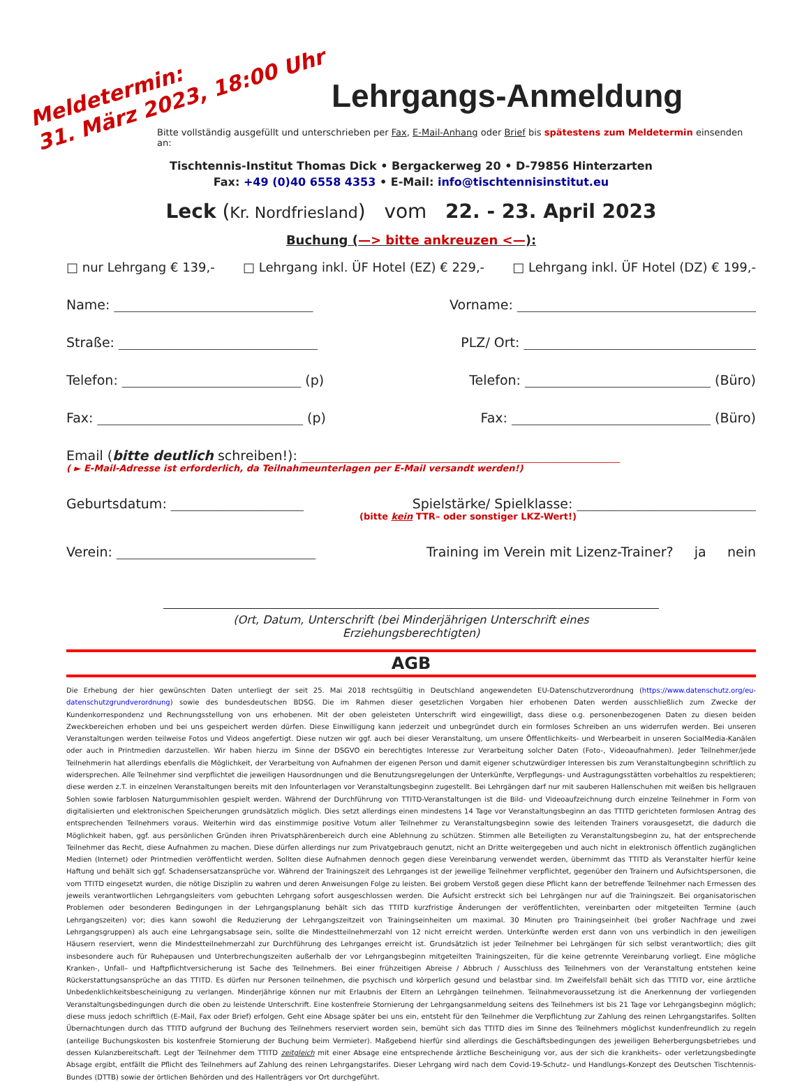Meldetermin:
31. März 2023, 18:00 Uhr
Lehrgangs-Anmeldung
Bitte vollständig ausgefüllt und unterschrieben per Fax, E-Mail-Anhang oder Brief bis spätestens zum Meldetermin einsenden an:
Tischtennis-Institut Thomas Dick • Bergackerweg 20 • D-79856 Hinterzarten
Fax: +49 (0)40 6558 4353 • E-Mail: info@tischtennisinstitut.eu
Leck (Kr. Nordfriesland) vom 22. - 23. April 2023
Buchung (—> bitte ankreuzen <—):
□ nur Lehrgang € 139,- □ Lehrgang inkl. ÜF Hotel (EZ) € 229,- □ Lehrgang inkl. ÜF Hotel (DZ) € 199,-
Name: ______________________________ Vorname: ____________________________________
Straße: ______________________________ PLZ/ Ort: ___________________________________
Telefon: ___________________________ (p) Telefon: ____________________________ (Büro)
Fax: _______________________________ (p) Fax: ______________________________ (Büro)
Email (bitte deutlich schreiben!): ________________________________________________
( ► E-Mail-Adresse ist erforderlich, da Teilnahmeunterlagen per E-Mail versandt werden!)
Geburtsdatum: ____________________ Spielstärke/ Spielklasse: ___________________________
(bitte kein TTR– oder sonstiger LKZ-Wert!)
Verein: ______________________________ Training im Verein mit Lizenz-Trainer? ja nein
(Ort, Datum, Unterschrift (bei Minderjährigen Unterschrift eines Erziehungsberechtigten)
AGB
Die Erhebung der hier gewünschten Daten unterliegt der seit 25. Mai 2018 rechtsgültig in Deutschland angewendeten EU-Datenschutzverordnung (https://www.datenschutz.org/eu-datenschutzgrundverordnung) sowie des bundesdeutschen BDSG. Die im Rahmen dieser gesetzlichen Vorgaben hier erhobenen Daten werden ausschließlich zum Zwecke der Kundenkorrespondenz und Rechnungsstellung von uns erhobenen. Mit der oben geleisteten Unterschrift wird eingewilligt, dass diese o.g. personenbezogenen Daten zu diesen beiden Zweckbereichen erhoben und bei uns gespeichert werden dürfen. Diese Einwilligung kann jederzeit und unbegründet durch ein formloses Schreiben an uns widerrufen werden. Bei unseren Veranstaltungen werden teilweise Fotos und Videos angefertigt. Diese nutzen wir ggf. auch bei dieser Veranstaltung, um unsere Öffentlichkeits- und Werbearbeit in unseren SocialMedia-Kanälen oder auch in Printmedien darzustellen. Wir haben hierzu im Sinne der DSGVO ein berechtigtes Interesse zur Verarbeitung solcher Daten (Foto-, Videoaufnahmen). Jeder Teilnehmer/jede Teilnehmerin hat allerdings ebenfalls die Möglichkeit, der Verarbeitung von Aufnahmen der eigenen Person und damit eigener schutzwürdiger Interessen bis zum Veranstaltungbeginn schriftlich zu widersprechen. Alle Teilnehmer sind verpflichtet die jeweiligen Hausordnungen und die Benutzungsregelungen der Unterkünfte, Verpflegungs- und Austragungsstätten vorbehaltlos zu respektieren; diese werden z.T. in einzelnen Veranstaltungen bereits mit den Infounterlagen vor Veranstaltungsbeginn zugestellt. Bei Lehrgängen darf nur mit sauberen Hallenschuhen mit weißen bis hellgrauen Sohlen sowie farblosen Naturgummisohlen gespielt werden. Während der Durchführung von TTITD-Veranstaltungen ist die Bild- und Videoaufzeichnung durch einzelne Teilnehmer in Form von digitalisierten und elektronischen Speicherungen grundsätzlich möglich. Dies setzt allerdings einen mindestens 14 Tage vor Veranstaltungsbeginn an das TTITD gerichteten formlosen Antrag des entsprechenden Teilnehmers voraus. Weiterhin wird das einstimmige positive Votum aller Teilnehmer zu Veranstaltungsbeginn sowie des leitenden Trainers vorausgesetzt, die dadurch die Möglichkeit haben, ggf. aus persönlichen Gründen ihren Privatsphärenbereich durch eine Ablehnung zu schützen. Stimmen alle Beteiligten zu Veranstaltungsbeginn zu, hat der entsprechende Teilnehmer das Recht, diese Aufnahmen zu machen. Diese dürfen allerdings nur zum Privatgebrauch genutzt, nicht an Dritte weitergegeben und auch nicht in elektronisch öffentlich zugänglichen Medien (Internet) oder Printmedien veröffentlicht werden. Sollten diese Aufnahmen dennoch gegen diese Vereinbarung verwendet werden, übernimmt das TTITD als Veranstalter hierfür keine Haftung und behält sich ggf. Schadensersatzansprüche vor. Während der Trainingszeit des Lehrganges ist der jeweilige Teilnehmer verpflichtet, gegenüber den Trainern und Aufsichtspersonen, die vom TTITD eingesetzt wurden, die nötige Disziplin zu wahren und deren Anweisungen Folge zu leisten. Bei grobem Verstoß gegen diese Pflicht kann der betreffende Teilnehmer nach Ermessen des jeweils verantwortlichen Lehrgangsleiters vom gebuchten Lehrgang sofort ausgeschlossen werden. Die Aufsicht erstreckt sich bei Lehrgängen nur auf die Trainingszeit. Bei organisatorischen Problemen oder besonderen Bedingungen in der Lehrgangsplanung behält sich das TTITD kurzfristige Änderungen der veröffentlichten, vereinbarten oder mitgeteilten Termine (auch Lehrgangszeiten) vor; dies kann sowohl die Reduzierung der Lehrgangszeitzeit von Trainingseinheiten um maximal. 30 Minuten pro Trainingseinheit (bei großer Nachfrage und zwei Lehrgangsgruppen) als auch eine Lehrgangsabsage sein, sollte die Mindestteilnehmerzahl von 12 nicht erreicht werden. Unterkünfte werden erst dann von uns verbindlich in den jeweiligen Häusern reserviert, wenn die Mindestteilnehmerzahl zur Durchführung des Lehrganges erreicht ist. Grundsätzlich ist jeder Teilnehmer bei Lehrgängen für sich selbst verantwortlich; dies gilt insbesondere auch für Ruhepausen und Unterbrechungszeiten außerhalb der vor Lehrgangsbeginn mitgeteilten Trainingszeiten, für die keine getrennte Vereinbarung vorliegt. Eine mögliche Kranken-, Unfall– und Haftpflichtversicherung ist Sache des Teilnehmers. Bei einer frühzeitigen Abreise / Abbruch / Ausschluss des Teilnehmers von der Veranstaltung entstehen keine Rückerstattungsansprüche an das TTITD. Es dürfen nur Personen teilnehmen, die psychisch und körperlich gesund und belastbar sind. Im Zweifelsfall behält sich das TTITD vor, eine ärztliche Unbedenklichkeitsbescheinigung zu verlangen. Minderjährige können nur mit Erlaubnis der Eltern an Lehrgängen teilnehmen. Teilnahmevoraussetzung ist die Anerkennung der vorliegenden Veranstaltungsbedingungen durch die oben zu leistende Unterschrift. Eine kostenfreie Stornierung der Lehrgangsanmeldung seitens des Teilnehmers ist bis 21 Tage vor Lehrgangsbeginn möglich; diese muss jedoch schriftlich (E-Mail, Fax oder Brief) erfolgen. Geht eine Absage später bei uns ein, entsteht für den Teilnehmer die Verpflichtung zur Zahlung des reinen Lehrgangstarifes. Sollten Übernachtungen durch das TTITD aufgrund der Buchung des Teilnehmers reserviert worden sein, bemüht sich das TTITD dies im Sinne des Teilnehmers möglichst kundenfreundlich zu regeln (anteilige Buchungskosten bis kostenfreie Stornierung der Buchung beim Vermieter). Maßgebend hierfür sind allerdings die Geschäftsbedingungen des jeweiligen Beherbergungsbetriebes und dessen Kulanzbereitschaft. Legt der Teilnehmer dem TTITD zeitgleich mit einer Absage eine entsprechende ärztliche Bescheinigung vor, aus der sich die krankheits– oder verletzungsbedingte Absage ergibt, entfällt die Pflicht des Teilnehmers auf Zahlung des reinen Lehrgangstarifes. Dieser Lehrgang wird nach dem Covid-19-Schutz– und Handlungs-Konzept des Deutschen Tischtennis-Bundes (DTTB) sowie der örtlichen Behörden und des Hallenträgers vor Ort durchgeführt.